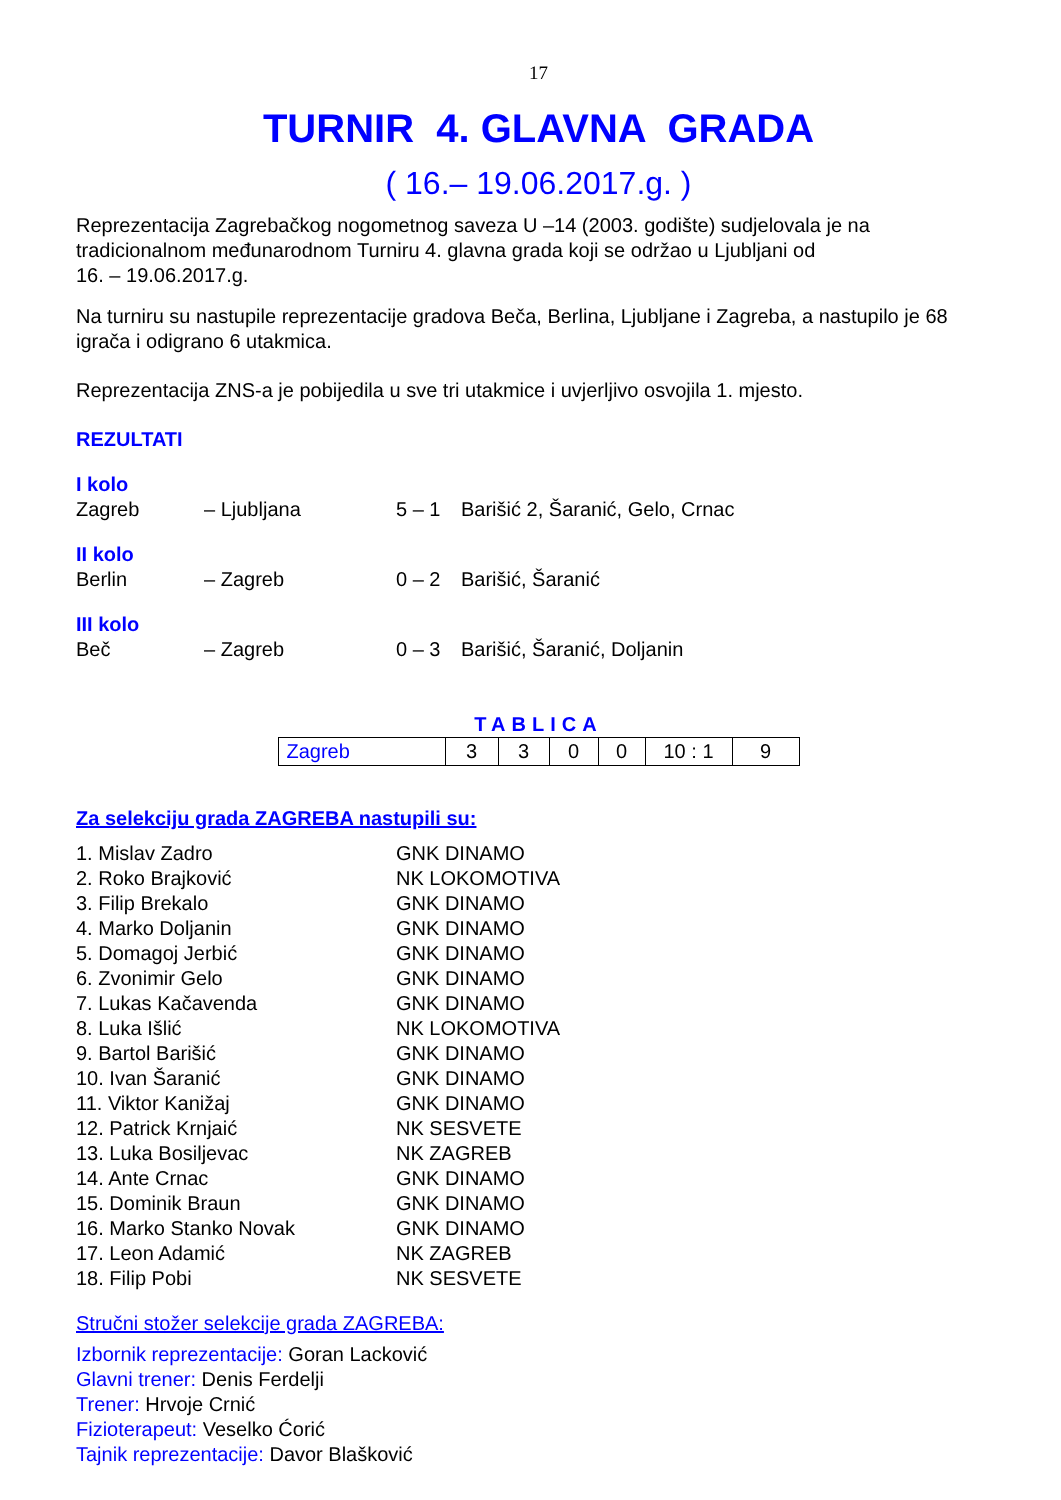17
TURNIR 4. GLAVNA GRADA
( 16.– 19.06.2017.g. )
Reprezentacija Zagrebačkog nogometnog saveza U –14 (2003. godište) sudjelovala je na tradicionalnom međunarodnom Turniru 4. glavna grada koji se održao u Ljubljani od
16. – 19.06.2017.g.
Na turniru su nastupile reprezentacije gradova Beča, Berlina, Ljubljane i Zagreba, a nastupilo je 68 igrača i odigrano 6 utakmica.
Reprezentacija ZNS-a je pobijedila u sve tri utakmice i uvjerljivo osvojila 1. mjesto.
REZULTATI
I kolo
Zagreb – Ljubljana 5 – 1 Barišić 2, Šaranić, Gelo, Crnac
II kolo
Berlin – Zagreb 0 – 2 Barišić, Šaranić
III kolo
Beč – Zagreb 0 – 3 Barišić, Šaranić, Doljanin
TABLICA
| Zagreb | 3 | 3 | 0 | 0 | 10 : 1 | 9 |
Za selekciju grada ZAGREBA nastupili su:
1. Mislav Zadro GNK DINAMO
2. Roko Brajković NK LOKOMOTIVA
3. Filip Brekalo GNK DINAMO
4. Marko Doljanin GNK DINAMO
5. Domagoj Jerbić GNK DINAMO
6. Zvonimir Gelo GNK DINAMO
7. Lukas Kačavenda GNK DINAMO
8. Luka Išlić NK LOKOMOTIVA
9. Bartol Barišić GNK DINAMO
10. Ivan Šaranić GNK DINAMO
11. Viktor Kanižaj GNK DINAMO
12. Patrick Krnjaić NK SESVETE
13. Luka Bosiljevac NK ZAGREB
14. Ante Crnac GNK DINAMO
15. Dominik Braun GNK DINAMO
16. Marko Stanko Novak GNK DINAMO
17. Leon Adamić NK ZAGREB
18. Filip Pobi NK SESVETE
Stručni stožer selekcije grada ZAGREBA:
Izbornik reprezentacije: Goran Lacković
Glavni trener: Denis Ferdelji
Trener: Hrvoje Crnić
Fizioterapeut: Veselko Ćorić
Tajnik reprezentacije: Davor Blašković